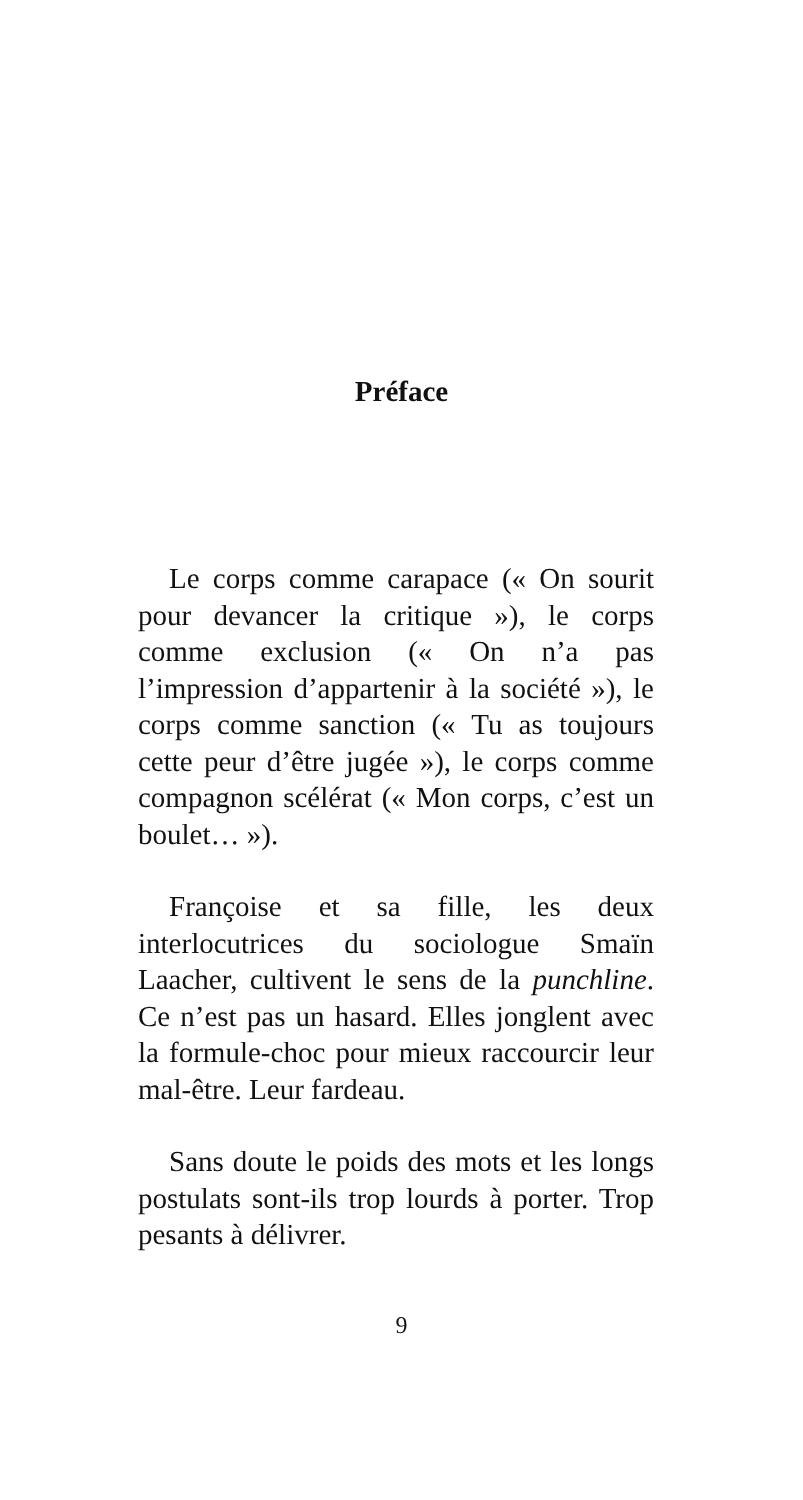Préface
Le corps comme carapace (« On sourit pour devancer la critique »), le corps comme exclusion (« On n’a pas l’impression d’appartenir à la société »), le corps comme sanction (« Tu as toujours cette peur d’être jugée »), le corps comme compagnon scélérat (« Mon corps, c’est un boulet… »).
Françoise et sa fille, les deux interlocutrices du sociologue Smaïn Laacher, cultivent le sens de la punchline. Ce n’est pas un hasard. Elles jonglent avec la formule-choc pour mieux raccourcir leur mal-être. Leur fardeau.
Sans doute le poids des mots et les longs postulats sont-ils trop lourds à porter. Trop pesants à délivrer.
9